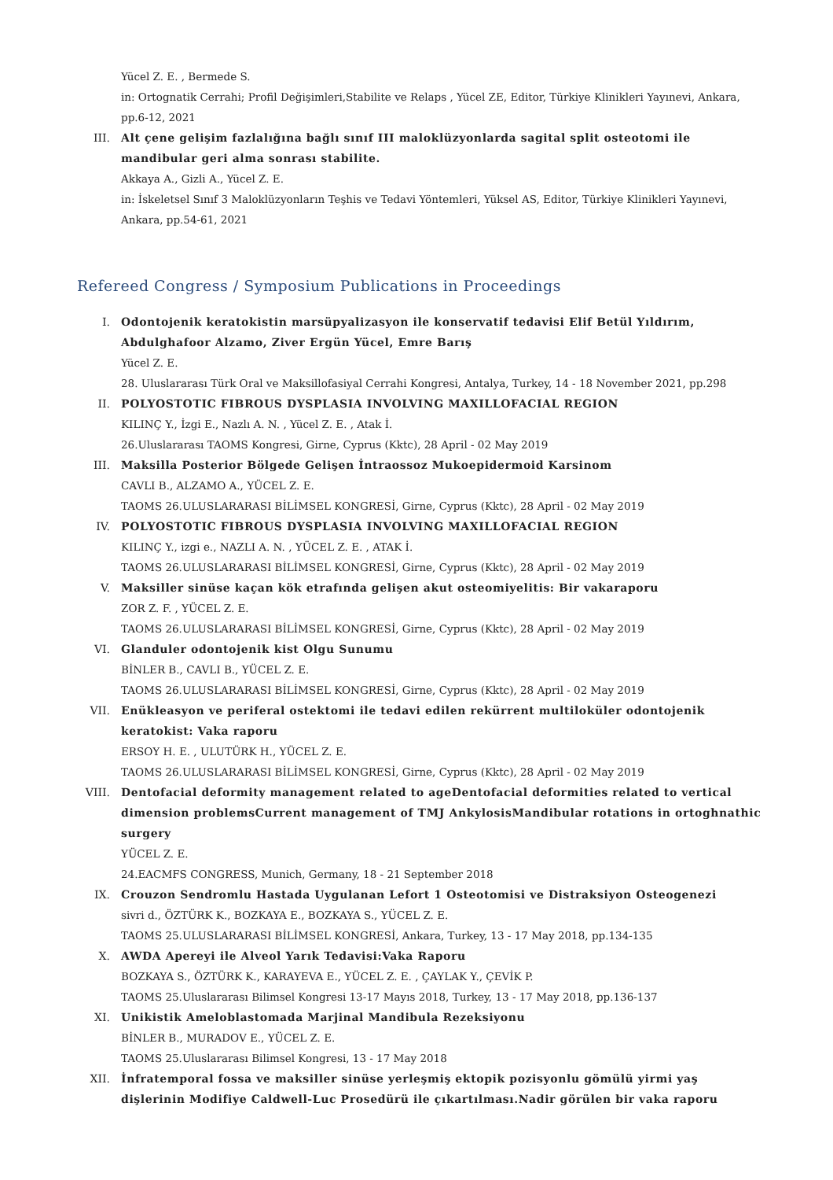Yücel Z. E. , Bermede S.
in: Ortognatik Cerrahi; Profil Değişimleri,Stabilite ve Relaps , Yücel ZE, Editor, Türkiye Klinikleri Yayınevi, Ankara, pp.6-12, 2021
III. Alt çene gelişim fazlalığına bağlı sınıf III maloklüzyonlarda sagital split osteotomi ile mandibular geri alma sonrası stabilite.
Akkaya A., Gizli A., Yücel Z. E.
in: İskeletsel Sınıf 3 Maloklüzyonların Teşhis ve Tedavi Yöntemleri, Yüksel AS, Editor, Türkiye Klinikleri Yayınevi, Ankara, pp.54-61, 2021
Refereed Congress / Symposium Publications in Proceedings
I. Odontojenik keratokistin marsüpyalizasyon ile konservatif tedavisi Elif Betül Yıldırım, Abdulghafoor Alzamo, Ziver Ergün Yücel, Emre Barış
Yücel Z. E.
28. Uluslararası Türk Oral ve Maksillofasiyal Cerrahi Kongresi, Antalya, Turkey, 14 - 18 November 2021, pp.298
II. POLYOSTOTIC FIBROUS DYSPLASIA INVOLVING MAXILLOFACIAL REGION
KILINÇ Y., İzgi E., Nazlı A. N. , Yücel Z. E. , Atak İ.
26.Uluslararası TAOMS Kongresi, Girne, Cyprus (Kktc), 28 April - 02 May 2019
III. Maksilla Posterior Bölgede Gelişen İntraossoz Mukoepidermoid Karsinom
CAVLI B., ALZAMO A., YÜCEL Z. E.
TAOMS 26.ULUSLARARASI BİLİMSEL KONGRESİ, Girne, Cyprus (Kktc), 28 April - 02 May 2019
IV. POLYOSTOTIC FIBROUS DYSPLASIA INVOLVING MAXILLOFACIAL REGION
KILINÇ Y., izgi e., NAZLI A. N. , YÜCEL Z. E. , ATAK İ.
TAOMS 26.ULUSLARARASI BİLİMSEL KONGRESİ, Girne, Cyprus (Kktc), 28 April - 02 May 2019
V. Maksiller sinüse kaçan kök etrafında gelişen akut osteomiyelitis: Bir vakaraporu
ZOR Z. F. , YÜCEL Z. E.
TAOMS 26.ULUSLARARASI BİLİMSEL KONGRESİ, Girne, Cyprus (Kktc), 28 April - 02 May 2019
VI. Glanduler odontojenik kist Olgu Sunumu
BİNLER B., CAVLI B., YÜCEL Z. E.
TAOMS 26.ULUSLARARASI BİLİMSEL KONGRESİ, Girne, Cyprus (Kktc), 28 April - 02 May 2019
VII. Enükleasyon ve periferal ostektomi ile tedavi edilen rekürrent multiloküler odontojenik keratokist: Vaka raporu
ERSOY H. E. , ULUTÜRK H., YÜCEL Z. E.
TAOMS 26.ULUSLARARASI BİLİMSEL KONGRESİ, Girne, Cyprus (Kktc), 28 April - 02 May 2019
VIII. Dentofacial deformity management related to ageDentofacial deformities related to vertical dimension problemsCurrent management of TMJ AnkylosisMandibular rotations in ortoghnathic surgery
YÜCEL Z. E.
24.EACMFS CONGRESS, Munich, Germany, 18 - 21 September 2018
IX. Crouzon Sendromlu Hastada Uygulanan Lefort 1 Osteotomisi ve Distraksiyon Osteogenezi
sivri d., ÖZTÜRK K., BOZKAYA E., BOZKAYA S., YÜCEL Z. E.
TAOMS 25.ULUSLARARASI BİLİMSEL KONGRESİ, Ankara, Turkey, 13 - 17 May 2018, pp.134-135
X. AWDA Apereyi ile Alveol Yarık Tedavisi:Vaka Raporu
BOZKAYA S., ÖZTÜRK K., KARAYEVA E., YÜCEL Z. E. , ÇAYLAK Y., ÇEVİK P.
TAOMS 25.Uluslararası Bilimsel Kongresi 13-17 Mayıs 2018, Turkey, 13 - 17 May 2018, pp.136-137
XI. Unikistik Ameloblastomada Marjinal Mandibula Rezeksiyonu
BİNLER B., MURADOV E., YÜCEL Z. E.
TAOMS 25.Uluslararası Bilimsel Kongresi, 13 - 17 May 2018
XII. İnfratemporal fossa ve maksiller sinüse yerleşmiş ektopik pozisyonlu gömülü yirmi yaş dişlerinin Modifiye Caldwell-Luc Prosedürü ile çıkartılması.Nadir görülen bir vaka raporu